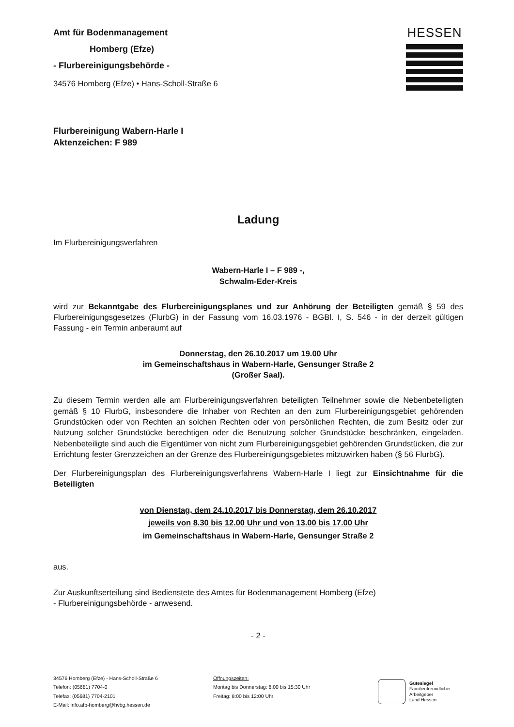Amt für Bodenmanagement
Homberg (Efze)
- Flurbereinigungsbehörde -
34576 Homberg (Efze) • Hans-Scholl-Straße 6
HESSEN
Flurbereinigung Wabern-Harle I
Aktenzeichen: F 989
Ladung
Im Flurbereinigungsverfahren
Wabern-Harle I – F 989 -,
Schwalm-Eder-Kreis
wird zur Bekanntgabe des Flurbereinigungsplanes und zur Anhörung der Beteiligten gemäß § 59 des Flurbereinigungsgesetzes (FlurbG) in der Fassung vom 16.03.1976 - BGBl. I, S. 546 - in der derzeit gültigen Fassung - ein Termin anberaumt auf
Donnerstag, den 26.10.2017 um 19.00 Uhr
im Gemeinschaftshaus in Wabern-Harle, Gensunger Straße 2
(Großer Saal).
Zu diesem Termin werden alle am Flurbereinigungsverfahren beteiligten Teilnehmer sowie die Nebenbeteiligten gemäß § 10 FlurbG, insbesondere die Inhaber von Rechten an den zum Flurbereinigungsgebiet gehörenden Grundstücken oder von Rechten an solchen Rechten oder von persönlichen Rechten, die zum Besitz oder zur Nutzung solcher Grundstücke berechtigen oder die Benutzung solcher Grundstücke beschränken, eingeladen. Nebenbeteiligte sind auch die Eigentümer von nicht zum Flurbereinigungsgebiet gehörenden Grundstücken, die zur Errichtung fester Grenzzeichen an der Grenze des Flurbereinigungsgebietes mitzuwirken haben (§ 56 FlurbG).
Der Flurbereinigungsplan des Flurbereinigungsverfahrens Wabern-Harle I liegt zur Einsichtnahme für die Beteiligten
von Dienstag, dem 24.10.2017 bis Donnerstag, dem 26.10.2017
jeweils von 8.30 bis 12.00 Uhr und von 13.00 bis 17.00 Uhr
im Gemeinschaftshaus in Wabern-Harle, Gensunger Straße 2
aus.
Zur Auskunftserteilung sind Bedienstete des Amtes für Bodenmanagement Homberg (Efze)
- Flurbereinigungsbehörde - anwesend.
- 2 -
34576 Homberg (Efze) - Hans-Scholl-Straße 6
Telefon: (05681) 7704-0
Telefax: (05681) 7704-2101
E-Mail: info.afb-homberg@hvbg.hessen.de
Öffnungszeiten:
Montag bis Donnerstag: 8:00 bis 15:30 Uhr
Freitag: 8:00 bis 12:00 Uhr
Gütesiegel
Familienfreundlicher
Arbeitgeber
Land Hessen